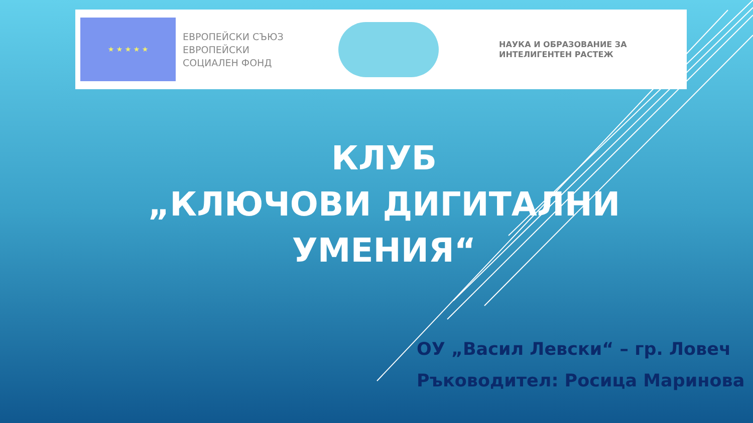★ ★ ★ ★ ★
ЕВРОПЕЙСКИ СЪЮЗ
ЕВРОПЕЙСКИ
СОЦИАЛЕН ФОНД
НАУКА И ОБРАЗОВАНИЕ ЗА
ИНТЕЛИГЕНТЕН РАСТЕЖ
КЛУБ
„КЛЮЧОВИ ДИГИТАЛНИ УМЕНИЯ“
ОУ „Васил Левски“ – гр. Ловеч
Ръководител: Росица Маринова